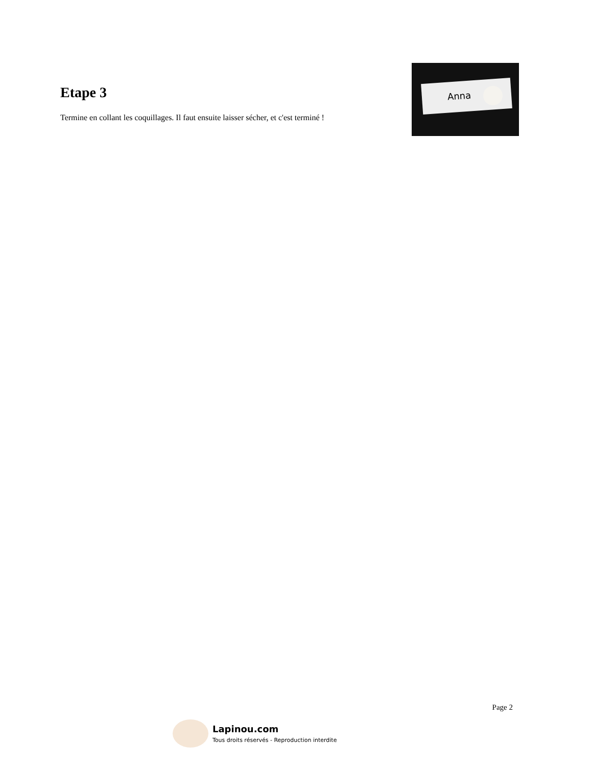Etape 3
Termine en collant les coquillages. Il faut ensuite laisser sécher, et c'est terminé !
Anna
Page 2
Lapinou.com
Tous droits réservés - Reproduction interdite